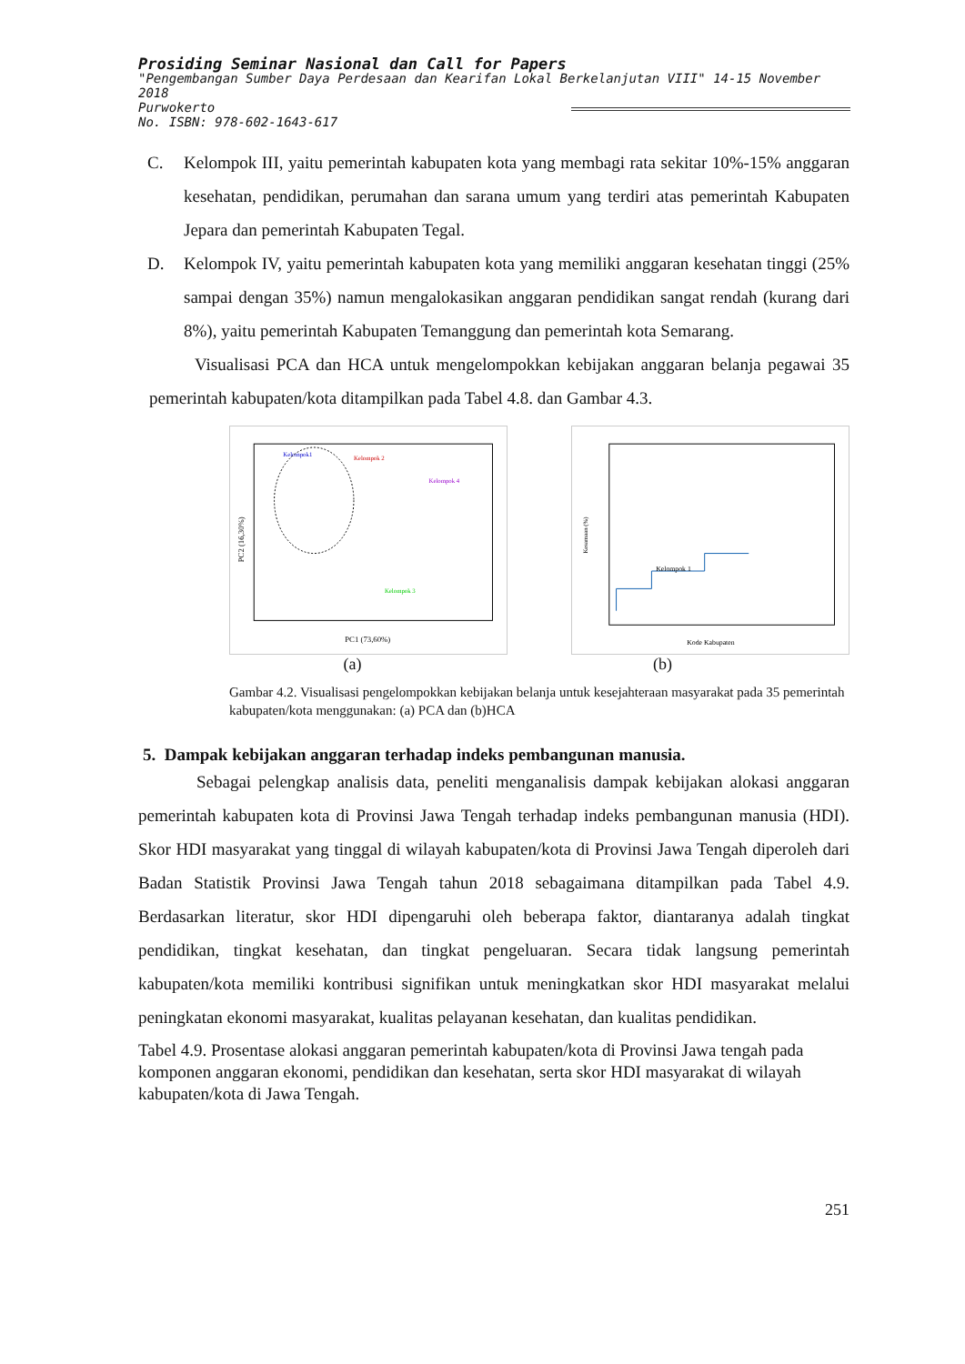Prosiding Seminar Nasional dan Call for Papers
"Pengembangan Sumber Daya Perdesaan dan Kearifan Lokal Berkelanjutan VIII" 14-15 November 2018
Purwokerto
No. ISBN: 978-602-1643-617
C.
Kelompok III, yaitu pemerintah kabupaten kota yang membagi rata sekitar 10%-15% anggaran kesehatan, pendidikan, perumahan dan sarana umum yang terdiri atas pemerintah Kabupaten Jepara dan pemerintah Kabupaten Tegal.
D.
Kelompok IV, yaitu pemerintah kabupaten kota yang memiliki anggaran kesehatan tinggi (25% sampai dengan 35%) namun mengalokasikan anggaran pendidikan sangat rendah (kurang dari 8%), yaitu pemerintah Kabupaten Temanggung dan pemerintah kota Semarang.
Visualisasi PCA dan HCA untuk mengelompokkan kebijakan anggaran belanja pegawai 35 pemerintah kabupaten/kota ditampilkan pada Tabel 4.8. dan Gambar 4.3.
Kelompok1
Kelompok 2
Kelompok 4
Kelompok 3
PC1 (73,60%)
PC2 (16,30%)
Kelompok 1
Kode Kabupaten
Kesamaan (%)
(a) (b)
Gambar 4.2. Visualisasi pengelompokkan kebijakan belanja untuk kesejahteraan masyarakat pada 35 pemerintah kabupaten/kota menggunakan: (a) PCA dan (b)HCA
5. Dampak kebijakan anggaran terhadap indeks pembangunan manusia.
Sebagai pelengkap analisis data, peneliti menganalisis dampak kebijakan alokasi anggaran pemerintah kabupaten kota di Provinsi Jawa Tengah terhadap indeks pembangunan manusia (HDI). Skor HDI masyarakat yang tinggal di wilayah kabupaten/kota di Provinsi Jawa Tengah diperoleh dari Badan Statistik Provinsi Jawa Tengah tahun 2018 sebagaimana ditampilkan pada Tabel 4.9. Berdasarkan literatur, skor HDI dipengaruhi oleh beberapa faktor, diantaranya adalah tingkat pendidikan, tingkat kesehatan, dan tingkat pengeluaran. Secara tidak langsung pemerintah kabupaten/kota memiliki kontribusi signifikan untuk meningkatkan skor HDI masyarakat melalui peningkatan ekonomi masyarakat, kualitas pelayanan kesehatan, dan kualitas pendidikan.
Tabel 4.9. Prosentase alokasi anggaran pemerintah kabupaten/kota di Provinsi Jawa tengah pada komponen anggaran ekonomi, pendidikan dan kesehatan, serta skor HDI masyarakat di wilayah kabupaten/kota di Jawa Tengah.
251